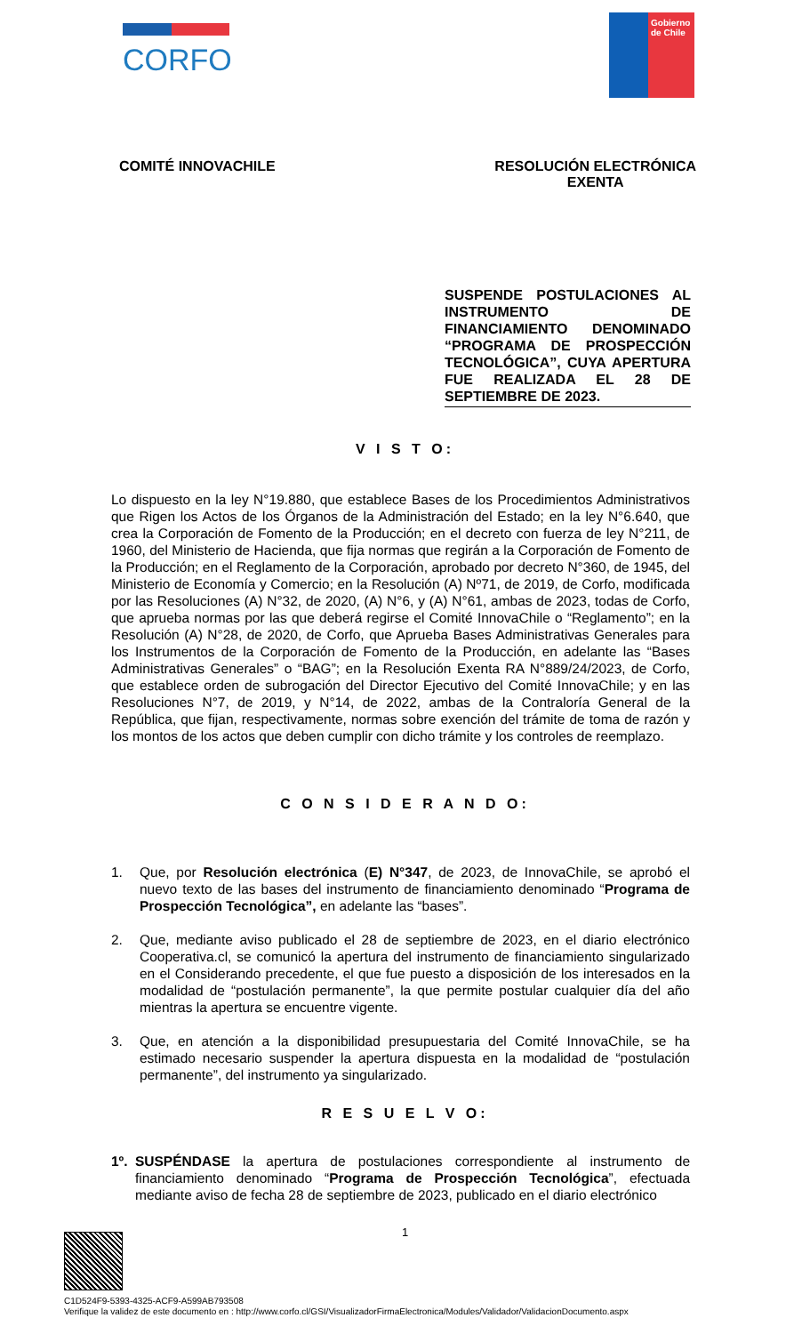CORFO
Gobierno de Chile
COMITÉ INNOVACHILE RESOLUCIÓN ELECTRÓNICA
EXENTA
SUSPENDE POSTULACIONES AL INSTRUMENTO DE FINANCIAMIENTO DENOMINADO “PROGRAMA DE PROSPECCIÓN TECNOLÓGICA”, CUYA APERTURA FUE REALIZADA EL 28 DE SEPTIEMBRE DE 2023.
V I S T O:
Lo dispuesto en la ley N°19.880, que establece Bases de los Procedimientos Administrativos que Rigen los Actos de los Órganos de la Administración del Estado; en la ley N°6.640, que crea la Corporación de Fomento de la Producción; en el decreto con fuerza de ley N°211, de 1960, del Ministerio de Hacienda, que fija normas que regirán a la Corporación de Fomento de la Producción; en el Reglamento de la Corporación, aprobado por decreto N°360, de 1945, del Ministerio de Economía y Comercio; en la Resolución (A) Nº71, de 2019, de Corfo, modificada por las Resoluciones (A) N°32, de 2020, (A) N°6, y (A) N°61, ambas de 2023, todas de Corfo, que aprueba normas por las que deberá regirse el Comité InnovaChile o “Reglamento”; en la Resolución (A) N°28, de 2020, de Corfo, que Aprueba Bases Administrativas Generales para los Instrumentos de la Corporación de Fomento de la Producción, en adelante las “Bases Administrativas Generales” o “BAG”; en la Resolución Exenta RA N°889/24/2023, de Corfo, que establece orden de subrogación del Director Ejecutivo del Comité InnovaChile; y en las Resoluciones N°7, de 2019, y N°14, de 2022, ambas de la Contraloría General de la República, que fijan, respectivamente, normas sobre exención del trámite de toma de razón y los montos de los actos que deben cumplir con dicho trámite y los controles de reemplazo.
C O N S I D E R A N D O:
1. Que, por Resolución electrónica (E) N°347, de 2023, de InnovaChile, se aprobó el nuevo texto de las bases del instrumento de financiamiento denominado “Programa de Prospección Tecnológica”, en adelante las “bases”.
2. Que, mediante aviso publicado el 28 de septiembre de 2023, en el diario electrónico Cooperativa.cl, se comunicó la apertura del instrumento de financiamiento singularizado en el Considerando precedente, el que fue puesto a disposición de los interesados en la modalidad de “postulación permanente”, la que permite postular cualquier día del año mientras la apertura se encuentre vigente.
3. Que, en atención a la disponibilidad presupuestaria del Comité InnovaChile, se ha estimado necesario suspender la apertura dispuesta en la modalidad de “postulación permanente”, del instrumento ya singularizado.
R E S U E L V O:
1º.
SUSPÉNDASE la apertura de postulaciones correspondiente al instrumento de financiamiento denominado “Programa de Prospección Tecnológica”, efectuada mediante aviso de fecha 28 de septiembre de 2023, publicado en el diario electrónico
1
C1D524F9-5393-4325-ACF9-A599AB793508
Verifique la validez de este documento en : http://www.corfo.cl/GSI/VisualizadorFirmaElectronica/Modules/Validador/ValidacionDocumento.aspx